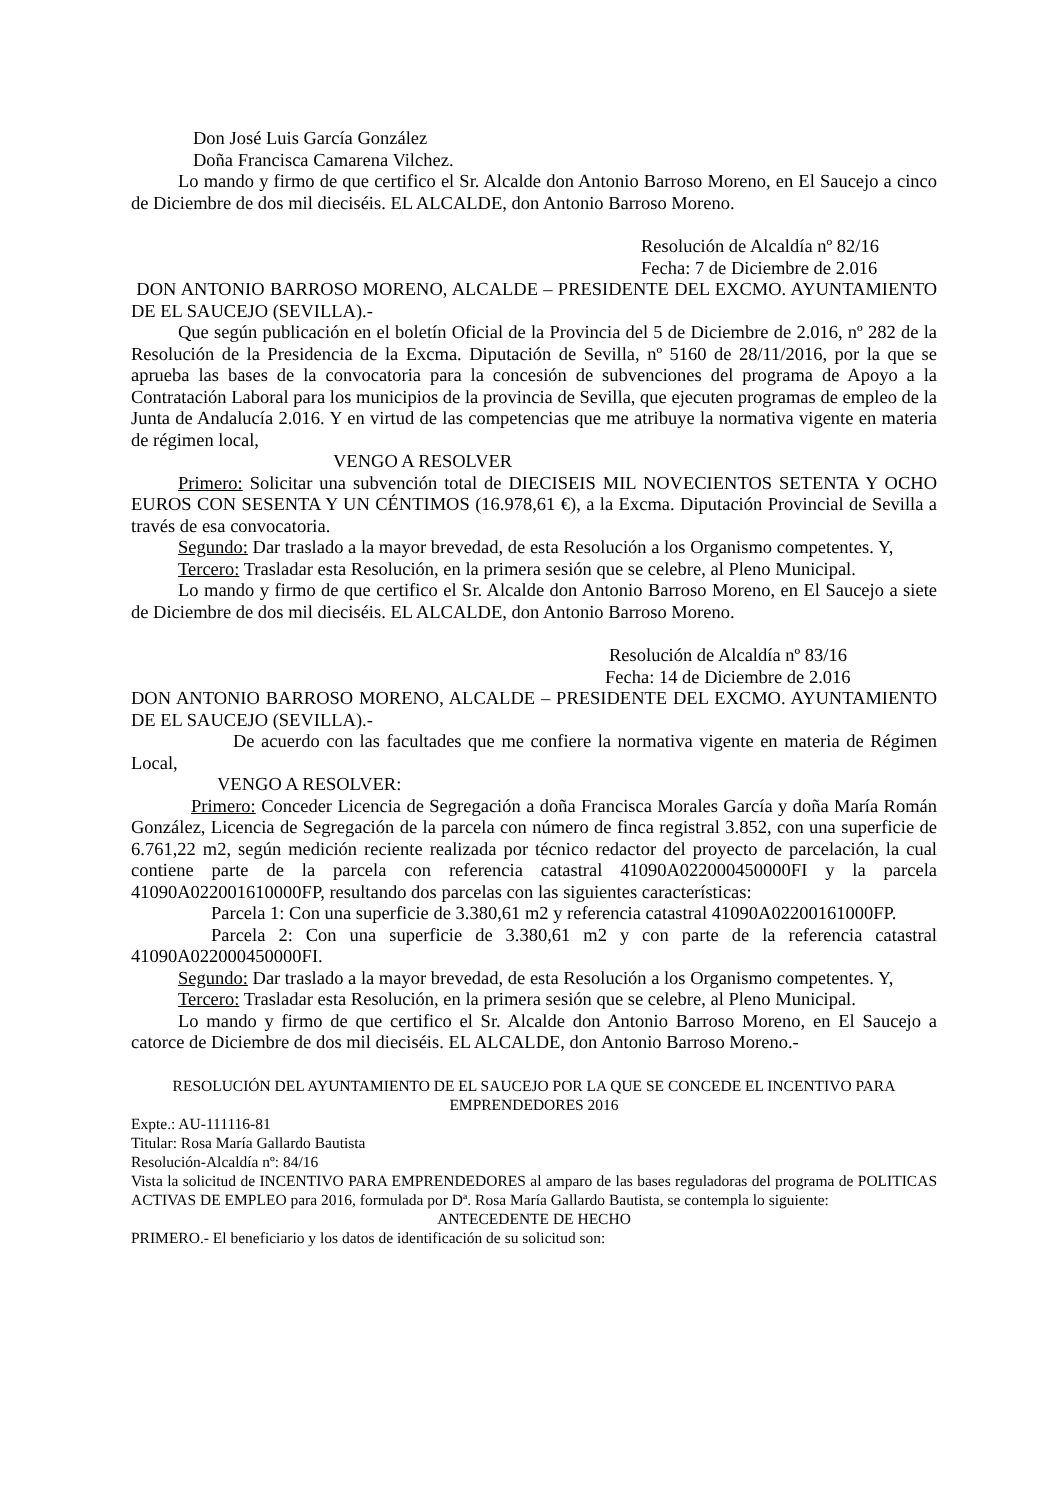Don José Luis García González
Doña Francisca Camarena Vilchez.
Lo mando y firmo de que certifico el Sr. Alcalde don Antonio Barroso Moreno, en El Saucejo a cinco de Diciembre de dos mil dieciséis. EL ALCALDE, don Antonio Barroso Moreno.
Resolución de Alcaldía nº 82/16
Fecha: 7 de Diciembre de 2.016
DON ANTONIO BARROSO MORENO, ALCALDE – PRESIDENTE DEL EXCMO. AYUNTAMIENTO DE EL SAUCEJO (SEVILLA).-
Que según publicación en el boletín Oficial de la Provincia del 5 de Diciembre de 2.016, nº 282 de la Resolución de la Presidencia de la Excma. Diputación de Sevilla, nº 5160 de 28/11/2016, por la que se aprueba las bases de la convocatoria para la concesión de subvenciones del programa de Apoyo a la Contratación Laboral para los municipios de la provincia de Sevilla, que ejecuten programas de empleo de la Junta de Andalucía 2.016. Y en virtud de las competencias que me atribuye la normativa vigente en materia de régimen local,
VENGO A RESOLVER
Primero: Solicitar una subvención total de DIECISEIS MIL NOVECIENTOS SETENTA Y OCHO EUROS CON SESENTA Y UN CÉNTIMOS (16.978,61 €), a la Excma. Diputación Provincial de Sevilla a través de esa convocatoria.
Segundo: Dar traslado a la mayor brevedad, de esta Resolución a los Organismo competentes. Y,
Tercero: Trasladar esta Resolución, en la primera sesión que se celebre, al Pleno Municipal.
Lo mando y firmo de que certifico el Sr. Alcalde don Antonio Barroso Moreno, en El Saucejo a siete de Diciembre de dos mil dieciséis. EL ALCALDE, don Antonio Barroso Moreno.
Resolución de Alcaldía nº 83/16
Fecha: 14 de Diciembre de 2.016
DON ANTONIO BARROSO MORENO, ALCALDE – PRESIDENTE DEL EXCMO. AYUNTAMIENTO DE EL SAUCEJO (SEVILLA).-
De acuerdo con las facultades que me confiere la normativa vigente en materia de Régimen Local,
VENGO A RESOLVER:
Primero: Conceder Licencia de Segregación a doña Francisca Morales García y doña María Román González, Licencia de Segregación de la parcela con número de finca registral 3.852, con una superficie de 6.761,22 m2, según medición reciente realizada por técnico redactor del proyecto de parcelación, la cual contiene parte de la parcela con referencia catastral 41090A022000450000FI y la parcela 41090A022001610000FP, resultando dos parcelas con las siguientes características:
Parcela 1: Con una superficie de 3.380,61 m2 y referencia catastral 41090A02200161000FP.
Parcela 2: Con una superficie de 3.380,61 m2 y con parte de la referencia catastral 41090A022000450000FI.
Segundo: Dar traslado a la mayor brevedad, de esta Resolución a los Organismo competentes. Y,
Tercero: Trasladar esta Resolución, en la primera sesión que se celebre, al Pleno Municipal.
Lo mando y firmo de que certifico el Sr. Alcalde don Antonio Barroso Moreno, en El Saucejo a catorce de Diciembre de dos mil dieciséis. EL ALCALDE, don Antonio Barroso Moreno.-
RESOLUCIÓN DEL AYUNTAMIENTO DE EL SAUCEJO POR LA QUE SE CONCEDE EL INCENTIVO PARA EMPRENDEDORES 2016
Expte.: AU-111116-81
Titular: Rosa María Gallardo Bautista
Resolución-Alcaldía nº: 84/16
Vista la solicitud de INCENTIVO PARA EMPRENDEDORES al amparo de las bases reguladoras del programa de POLITICAS ACTIVAS DE EMPLEO para 2016, formulada por Dª. Rosa María Gallardo Bautista, se contempla lo siguiente:
ANTECEDENTE DE HECHO
PRIMERO.- El beneficiario y los datos de identificación de su solicitud son: